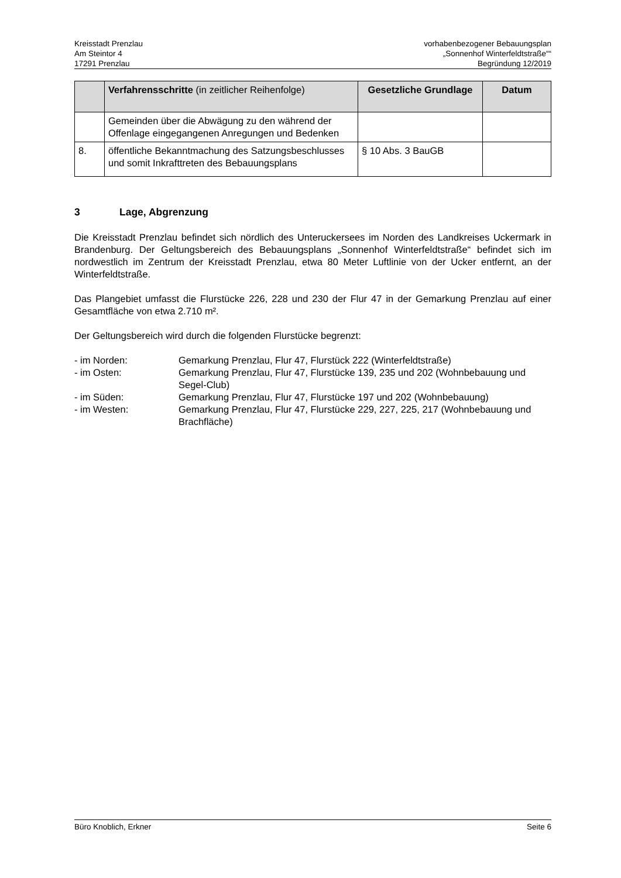Kreisstadt Prenzlau
Am Steintor 4
17291 Prenzlau
vorhabenbezogener Bebauungsplan
„Sonnenhof Winterfeldtstraße““
Begründung 12/2019
| | Verfahrensschritte (in zeitlicher Reihenfolge) | Gesetzliche Grundlage | Datum |
| --- | --- | --- | --- |
| | Gemeinden über die Abwägung zu den während der Offenlage eingegangenen Anregungen und Bedenken | | |
| 8. | öffentliche Bekanntmachung des Satzungsbeschlusses und somit Inkrafttreten des Bebauungsplans | § 10 Abs. 3 BauGB | |
3 Lage, Abgrenzung
Die Kreisstadt Prenzlau befindet sich nördlich des Unteruckersees im Norden des Landkreises Uckermark in Brandenburg. Der Geltungsbereich des Bebauungsplans „Sonnenhof Winterfeldtstraße“ befindet sich im nordwestlich im Zentrum der Kreisstadt Prenzlau, etwa 80 Meter Luftlinie von der Ucker entfernt, an der Winterfeldtstraße.
Das Plangebiet umfasst die Flurstücke 226, 228 und 230 der Flur 47 in der Gemarkung Prenzlau auf einer Gesamtfläche von etwa 2.710 m².
Der Geltungsbereich wird durch die folgenden Flurstücke begrenzt:
- im Norden:
Gemarkung Prenzlau, Flur 47, Flurstück 222 (Winterfeldtstraße)
- im Osten:
Gemarkung Prenzlau, Flur 47, Flurstücke 139, 235 und 202 (Wohnbebauung und Segel-Club)
- im Süden:
Gemarkung Prenzlau, Flur 47, Flurstücke 197 und 202 (Wohnbebauung)
- im Westen:
Gemarkung Prenzlau, Flur 47, Flurstücke 229, 227, 225, 217 (Wohnbebauung und Brachfläche)
Büro Knoblich, Erkner Seite 6